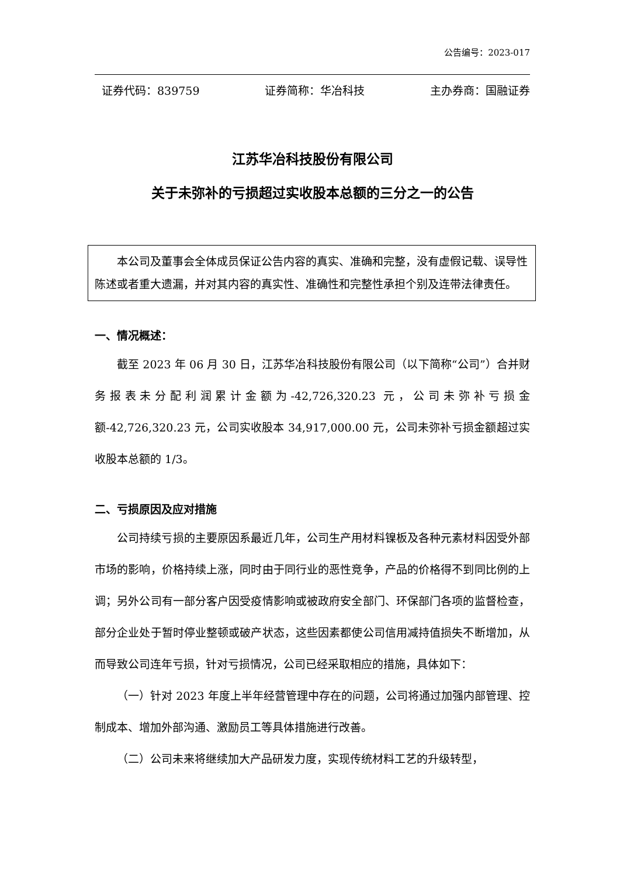公告编号：2023-017
证券代码：839759 证券简称：华冶科技 主办券商：国融证券
江苏华冶科技股份有限公司
关于未弥补的亏损超过实收股本总额的三分之一的公告
　　本公司及董事会全体成员保证公告内容的真实、准确和完整，没有虚假记载、误导性陈述或者重大遗漏，并对其内容的真实性、准确性和完整性承担个别及连带法律责任。
一、情况概述：
截至 2023 年 06 月 30 日，江苏华冶科技股份有限公司（以下简称“公司”）合并财务报表未分配利润累计金额为-42,726,320.23 元，公司未弥补亏损金额-42,726,320.23 元，公司实收股本 34,917,000.00 元，公司未弥补亏损金额超过实收股本总额的 1/3。
二、亏损原因及应对措施
公司持续亏损的主要原因系最近几年，公司生产用材料镍板及各种元素材料因受外部市场的影响，价格持续上涨，同时由于同行业的恶性竞争，产品的价格得不到同比例的上调；另外公司有一部分客户因受疫情影响或被政府安全部门、环保部门各项的监督检查，部分企业处于暂时停业整顿或破产状态，这些因素都使公司信用减持值损失不断增加，从而导致公司连年亏损，针对亏损情况，公司已经采取相应的措施，具体如下：
（一）针对 2023 年度上半年经营管理中存在的问题，公司将通过加强内部管理、控制成本、增加外部沟通、激励员工等具体措施进行改善。
（二）公司未来将继续加大产品研发力度，实现传统材料工艺的升级转型，